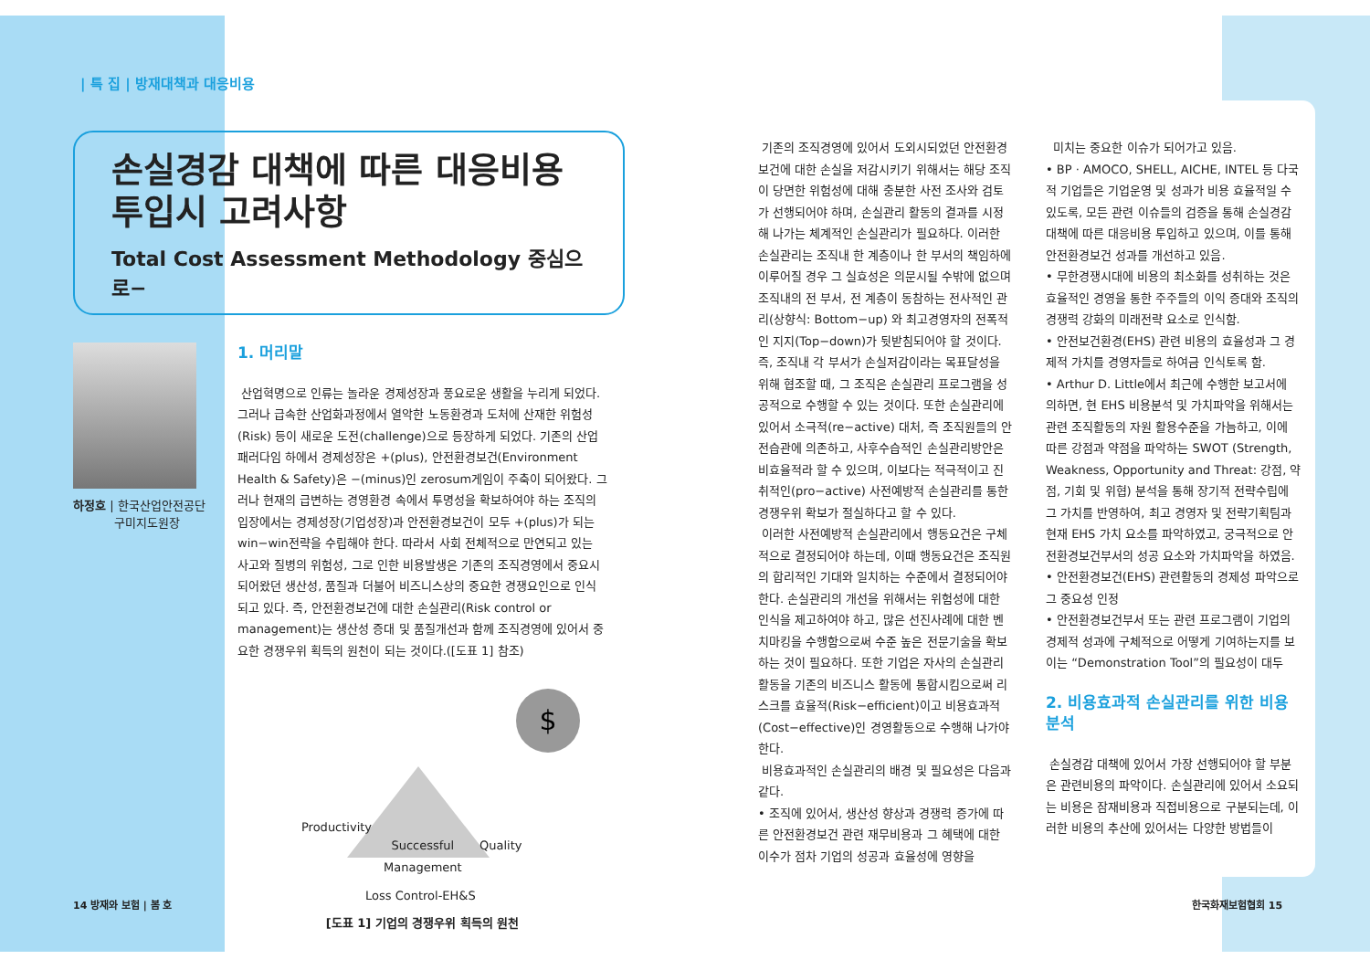| 특 집 | 방재대책과 대응비용
손실경감 대책에 따른 대응비용
투입시 고려사항
Total Cost Assessment Methodology 중심으로−
하정호 | 한국산업안전공단
구미지도원장
1. 머리말
산업혁명으로 인류는 놀라운 경제성장과 풍요로운 생활을 누리게 되었다. 그러나 급속한 산업화과정에서 열악한 노동환경과 도처에 산재한 위험성(Risk) 등이 새로운 도전(challenge)으로 등장하게 되었다. 기존의 산업패러다임 하에서 경제성장은 +(plus), 안전환경보건(Environment Health & Safety)은 −(minus)인 zerosum게임이 주축이 되어왔다. 그러나 현재의 급변하는 경영환경 속에서 투명성을 확보하여야 하는 조직의 입장에서는 경제성장(기업성장)과 안전환경보건이 모두 +(plus)가 되는 win−win전략을 수립해야 한다. 따라서 사회 전체적으로 만연되고 있는 사고와 질병의 위험성, 그로 인한 비용발생은 기존의 조직경영에서 중요시 되어왔던 생산성, 품질과 더불어 비즈니스상의 중요한 경쟁요인으로 인식되고 있다. 즉, 안전환경보건에 대한 손실관리(Risk control or management)는 생산성 증대 및 품질개선과 함께 조직경영에 있어서 중요한 경쟁우위 획득의 원천이 되는 것이다.([도표 1] 참조)
$
Productivity
Successful
Management
Quality
Loss Control-EH&S
[도표 1] 기업의 경쟁우위 획득의 원천
14 방재와 보험 | 봄 호
기존의 조직경영에 있어서 도외시되었던 안전환경보건에 대한 손실을 저감시키기 위해서는 해당 조직이 당면한 위험성에 대해 충분한 사전 조사와 검토가 선행되어야 하며, 손실관리 활동의 결과를 시정해 나가는 체계적인 손실관리가 필요하다. 이러한 손실관리는 조직내 한 계층이나 한 부서의 책임하에 이루어질 경우 그 실효성은 의문시될 수밖에 없으며 조직내의 전 부서, 전 계층이 동참하는 전사적인 관리(상향식: Bottom−up) 와 최고경영자의 전폭적인 지지(Top−down)가 뒷받침되어야 할 것이다. 즉, 조직내 각 부서가 손실저감이라는 목표달성을 위해 협조할 때, 그 조직은 손실관리 프로그램을 성공적으로 수행할 수 있는 것이다. 또한 손실관리에 있어서 소극적(re−active) 대처, 즉 조직원들의 안전습관에 의존하고, 사후수습적인 손실관리방안은 비효율적라 할 수 있으며, 이보다는 적극적이고 진취적인(pro−active) 사전예방적 손실관리를 통한 경쟁우위 확보가 절실하다고 할 수 있다.
이러한 사전예방적 손실관리에서 행동요건은 구체적으로 결정되어야 하는데, 이때 행동요건은 조직원의 합리적인 기대와 일치하는 수준에서 결정되어야 한다. 손실관리의 개선을 위해서는 위험성에 대한 인식을 제고하여야 하고, 많은 선진사례에 대한 벤치마킹을 수행함으로써 수준 높은 전문기술을 확보하는 것이 필요하다. 또한 기업은 자사의 손실관리 활동을 기존의 비즈니스 활동에 통합시킴으로써 리스크를 효율적(Risk−efficient)이고 비용효과적(Cost−effective)인 경영활동으로 수행해 나가야 한다.
비용효과적인 손실관리의 배경 및 필요성은 다음과 같다.
• 조직에 있어서, 생산성 향상과 경쟁력 증가에 따른 안전환경보건 관련 재무비용과 그 혜택에 대한 이수가 점차 기업의 성공과 효율성에 영향을
미치는 중요한 이슈가 되어가고 있음.
• BP · AMOCO, SHELL, AICHE, INTEL 등 다국적 기업들은 기업운영 및 성과가 비용 효율적일 수 있도록, 모든 관련 이슈들의 검증을 통해 손실경감 대책에 따른 대응비용 투입하고 있으며, 이를 통해 안전환경보건 성과를 개선하고 있음.
• 무한경쟁시대에 비용의 최소화를 성취하는 것은 효율적인 경영을 통한 주주들의 이익 증대와 조직의 경쟁력 강화의 미래전략 요소로 인식함.
• 안전보건환경(EHS) 관련 비용의 효율성과 그 경제적 가치를 경영자들로 하여금 인식토록 함.
• Arthur D. Little에서 최근에 수행한 보고서에 의하면, 현 EHS 비용분석 및 가치파악을 위해서는 관련 조직활동의 자원 활용수준을 가늠하고, 이에 따른 강점과 약점을 파악하는 SWOT (Strength, Weakness, Opportunity and Threat: 강점, 약점, 기회 및 위협) 분석을 통해 장기적 전략수립에 그 가치를 반영하여, 최고 경영자 및 전략기획팀과 현재 EHS 가치 요소를 파악하였고, 궁극적으로 안전환경보건부서의 성공 요소와 가치파악을 하였음.
• 안전환경보건(EHS) 관련활동의 경제성 파악으로 그 중요성 인정
• 안전환경보건부서 또는 관련 프로그램이 기업의 경제적 성과에 구체적으로 어떻게 기여하는지를 보이는 “Demonstration Tool”의 필요성이 대두
2. 비용효과적 손실관리를 위한 비용분석
손실경감 대책에 있어서 가장 선행되어야 할 부분은 관련비용의 파악이다. 손실관리에 있어서 소요되는 비용은 잠재비용과 직접비용으로 구분되는데, 이러한 비용의 추산에 있어서는 다양한 방법들이
한국화재보험협회 15